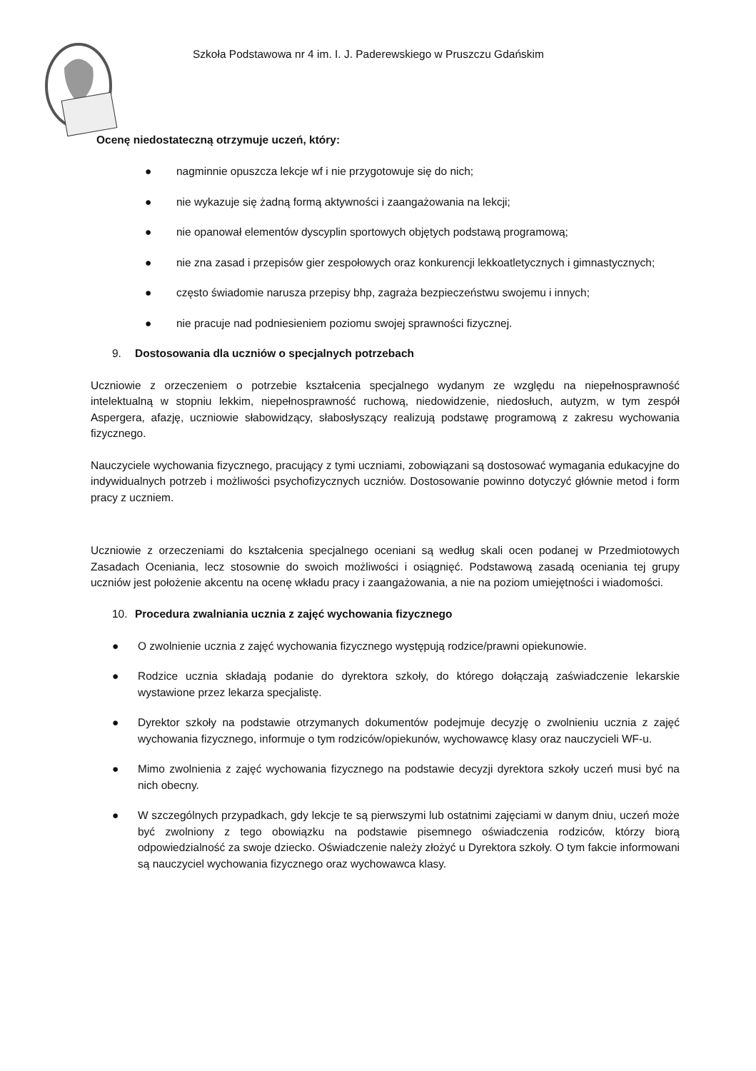Szkoła Podstawowa nr 4 im. I. J. Paderewskiego w Pruszczu Gdańskim
Ocenę niedostateczną otrzymuje uczeń, który:
● nagminnie opuszcza lekcje wf i nie przygotowuje się do nich;
● nie wykazuje się żadną formą aktywności i zaangażowania na lekcji;
● nie opanował elementów dyscyplin sportowych objętych podstawą programową;
● nie zna zasad i przepisów gier zespołowych oraz konkurencji lekkoatletycznych i gimnastycznych;
● często świadomie narusza przepisy bhp, zagraża bezpieczeństwu swojemu i innych;
● nie pracuje nad podniesieniem poziomu swojej sprawności fizycznej.
9. Dostosowania dla uczniów o specjalnych potrzebach
Uczniowie z orzeczeniem o potrzebie kształcenia specjalnego wydanym ze względu na niepełnosprawność intelektualną w stopniu lekkim, niepełnosprawność ruchową, niedowidzenie, niedosłuch, autyzm, w tym zespół Aspergera, afazję, uczniowie słabowidzący, słabosłyszący realizują podstawę programową z zakresu wychowania fizycznego.
Nauczyciele wychowania fizycznego, pracujący z tymi uczniami, zobowiązani są dostosować wymagania edukacyjne do indywidualnych potrzeb i możliwości psychofizycznych uczniów. Dostosowanie powinno dotyczyć głównie metod i form pracy z uczniem.
Uczniowie z orzeczeniami do kształcenia specjalnego oceniani są według skali ocen podanej w Przedmiotowych Zasadach Oceniania, lecz stosownie do swoich możliwości i osiągnięć. Podstawową zasadą oceniania tej grupy uczniów jest położenie akcentu na ocenę wkładu pracy i zaangażowania, a nie na poziom umiejętności i wiadomości.
10. Procedura zwalniania ucznia z zajęć wychowania fizycznego
● O zwolnienie ucznia z zajęć wychowania fizycznego występują rodzice/prawni opiekunowie.
● Rodzice ucznia składają podanie do dyrektora szkoły, do którego dołączają zaświadczenie lekarskie wystawione przez lekarza specjalistę.
● Dyrektor szkoły na podstawie otrzymanych dokumentów podejmuje decyzję o zwolnieniu ucznia z zajęć wychowania fizycznego, informuje o tym rodziców/opiekunów, wychowawcę klasy oraz nauczycieli WF-u.
● Mimo zwolnienia z zajęć wychowania fizycznego na podstawie decyzji dyrektora szkoły uczeń musi być na nich obecny.
● W szczególnych przypadkach, gdy lekcje te są pierwszymi lub ostatnimi zajęciami w danym dniu, uczeń może być zwolniony z tego obowiązku na podstawie pisemnego oświadczenia rodziców, którzy biorą odpowiedzialność za swoje dziecko. Oświadczenie należy złożyć u Dyrektora szkoły. O tym fakcie informowani są nauczyciel wychowania fizycznego oraz wychowawca klasy.